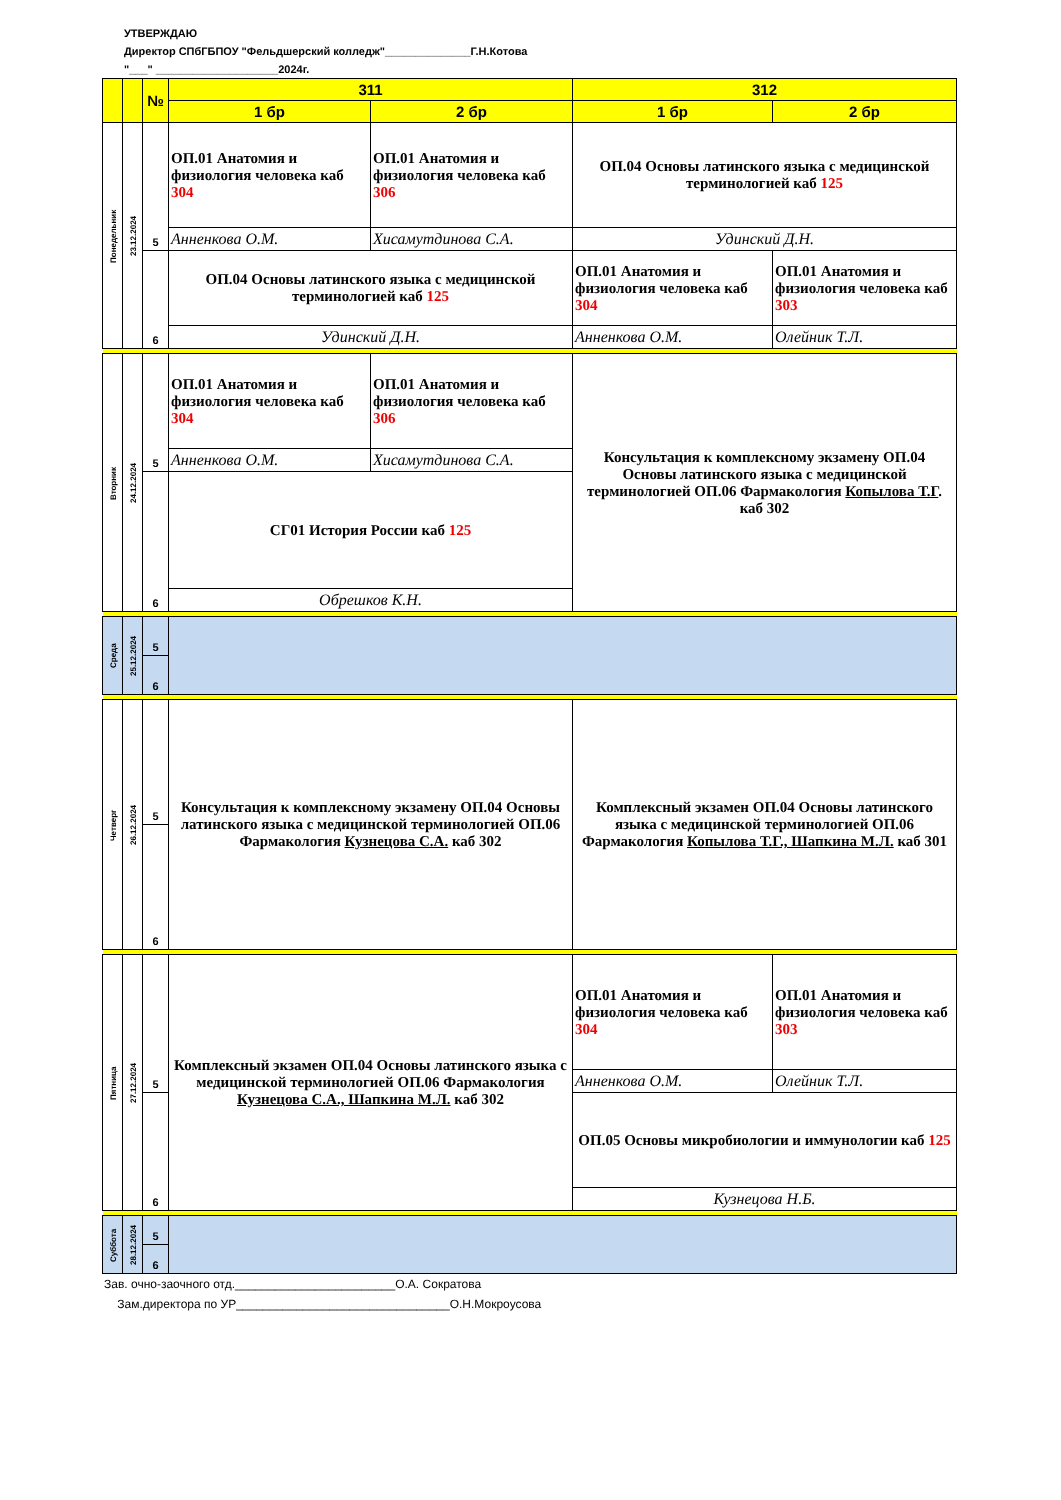УТВЕРЖДАЮ
Директор СПбГБПОУ "Фельдшерский колледж"______________Г.Н.Котова
"___" ____________________2024г.
| | | № | 311 | | 312 | |
| --- | --- | --- | --- | --- | --- | --- |
| | | | 1 бр | 2 бр | 1 бр | 2 бр |
| Понедельник | 23.12.2024 | 5 | ОП.01 Анатомия и физиология человека каб 304 | ОП.01 Анатомия и физиология человека каб 306 | ОП.04 Основы латинского языка с медицинской терминологией каб 125 | |
| | | | Анненкова О.М. | Хисамутдинова С.А. | Удинский Д.Н. | |
| | | 6 | ОП.04 Основы латинского языка с медицинской терминологией каб 125 | | ОП.01 Анатомия и физиология человека каб 304 | ОП.01 Анатомия и физиология человека каб 303 |
| | | | Удинский Д.Н. | | Анненкова О.М. | Олейник Т.Л. |
| Вторник | 24.12.2024 | 5 | ОП.01 Анатомия и физиология человека каб 304 | ОП.01 Анатомия и физиология человека каб 306 | Консультация к комплексному экзамену ОП.04 Основы латинского языка с медицинской терминологией ОП.06 Фармакология Копылова Т.Г . каб 302 | |
| | | | Анненкова О.М. | Хисамутдинова С.А. | | |
| | | 6 | СГ01 История России каб 125 | | | |
| | | | Обрешков К.Н. | | | |
| Среда | 25.12.2024 | 5 | | | | |
| | | 6 | | | | |
| Четверг | 26.12.2024 | 5 | Консультация к комплексному экзамену ОП.04 Основы латинского языка с медицинской терминологией ОП.06 Фармакология Кузнецова С.А. каб 302 | | Комплексный экзамен ОП.04 Основы латинского языка с медицинской терминологией ОП.06 Фармакология Копылова Т.Г., Шапкина М.Л. каб 301 | |
| | | 6 | | | | |
| Пятница | 27.12.2024 | 5 | Комплексный экзамен ОП.04 Основы латинского языка с медицинской терминологией ОП.06 Фармакология Кузнецова С.А., Шапкина М.Л. каб 302 | | ОП.01 Анатомия и физиология человека каб 304 | ОП.01 Анатомия и физиология человека каб 303 |
| | | | | | Анненкова О.М. | Олейник Т.Л. |
| | | 6 | | | ОП.05 Основы микробиологии и иммунологии каб 125 | |
| | | | | | Кузнецова Н.Б. | |
| Суббота | 28.12.2024 | 5 | | | | |
| | | 6 | | | | |
Зав. очно-заочного отд.________________________О.А. Сократова
Зам.директора по УР________________________________О.Н.Мокроусова